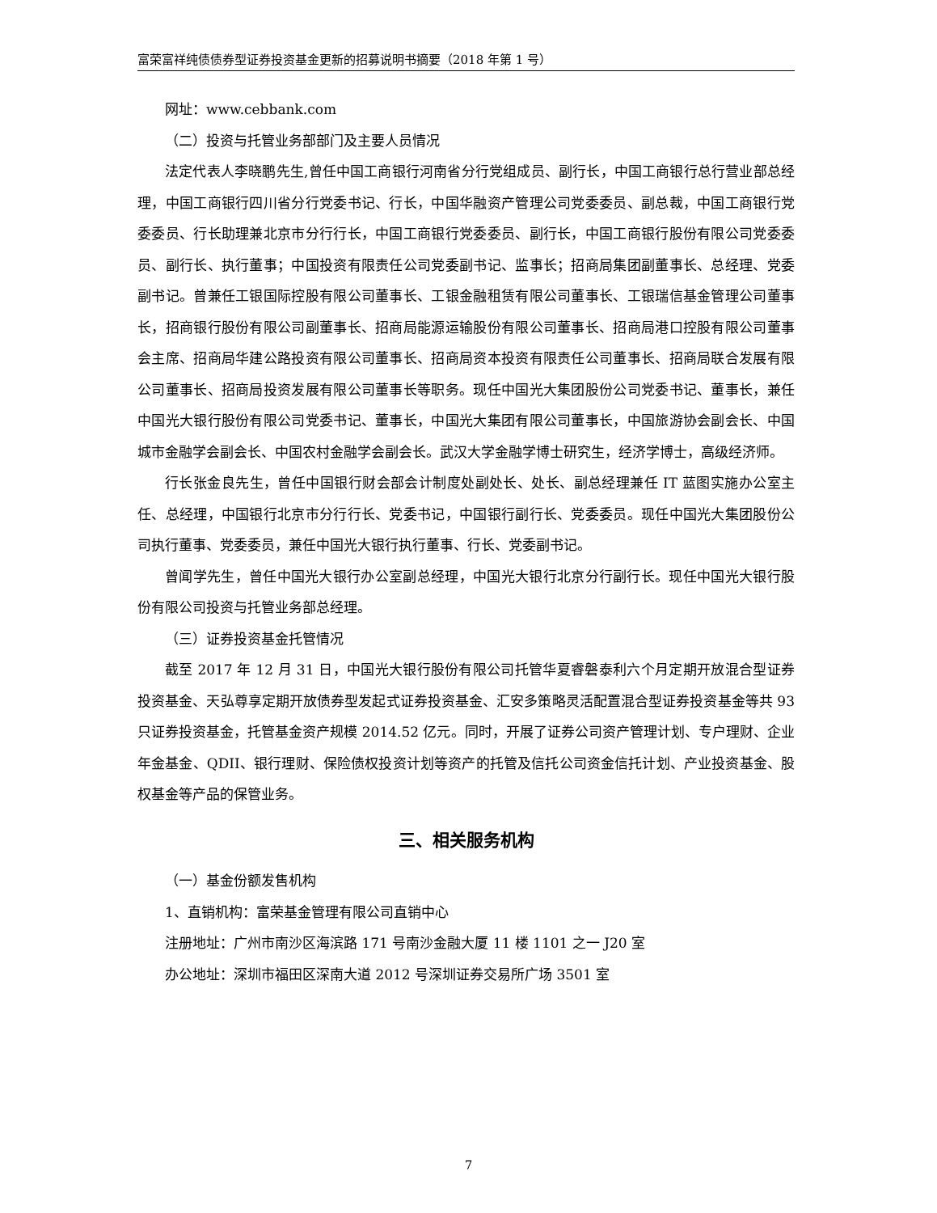富荣富祥纯债债券型证券投资基金更新的招募说明书摘要（2018 年第 1 号）
网址：www.cebbank.com
（二）投资与托管业务部部门及主要人员情况
法定代表人李晓鹏先生,曾任中国工商银行河南省分行党组成员、副行长，中国工商银行总行营业部总经理，中国工商银行四川省分行党委书记、行长，中国华融资产管理公司党委委员、副总裁，中国工商银行党委委员、行长助理兼北京市分行行长，中国工商银行党委委员、副行长，中国工商银行股份有限公司党委委员、副行长、执行董事；中国投资有限责任公司党委副书记、监事长；招商局集团副董事长、总经理、党委副书记。曾兼任工银国际控股有限公司董事长、工银金融租赁有限公司董事长、工银瑞信基金管理公司董事长，招商银行股份有限公司副董事长、招商局能源运输股份有限公司董事长、招商局港口控股有限公司董事会主席、招商局华建公路投资有限公司董事长、招商局资本投资有限责任公司董事长、招商局联合发展有限公司董事长、招商局投资发展有限公司董事长等职务。现任中国光大集团股份公司党委书记、董事长，兼任中国光大银行股份有限公司党委书记、董事长，中国光大集团有限公司董事长，中国旅游协会副会长、中国城市金融学会副会长、中国农村金融学会副会长。武汉大学金融学博士研究生，经济学博士，高级经济师。
行长张金良先生，曾任中国银行财会部会计制度处副处长、处长、副总经理兼任 IT 蓝图实施办公室主任、总经理，中国银行北京市分行行长、党委书记，中国银行副行长、党委委员。现任中国光大集团股份公司执行董事、党委委员，兼任中国光大银行执行董事、行长、党委副书记。
曾闻学先生，曾任中国光大银行办公室副总经理，中国光大银行北京分行副行长。现任中国光大银行股份有限公司投资与托管业务部总经理。
（三）证券投资基金托管情况
截至 2017 年 12 月 31 日，中国光大银行股份有限公司托管华夏睿磐泰利六个月定期开放混合型证券投资基金、天弘尊享定期开放债券型发起式证券投资基金、汇安多策略灵活配置混合型证券投资基金等共 93 只证券投资基金，托管基金资产规模 2014.52 亿元。同时，开展了证券公司资产管理计划、专户理财、企业年金基金、QDII、银行理财、保险债权投资计划等资产的托管及信托公司资金信托计划、产业投资基金、股权基金等产品的保管业务。
三、相关服务机构
（一）基金份额发售机构
1、直销机构：富荣基金管理有限公司直销中心
注册地址：广州市南沙区海滨路 171 号南沙金融大厦 11 楼 1101 之一 J20 室
办公地址：深圳市福田区深南大道 2012 号深圳证券交易所广场 3501 室
7